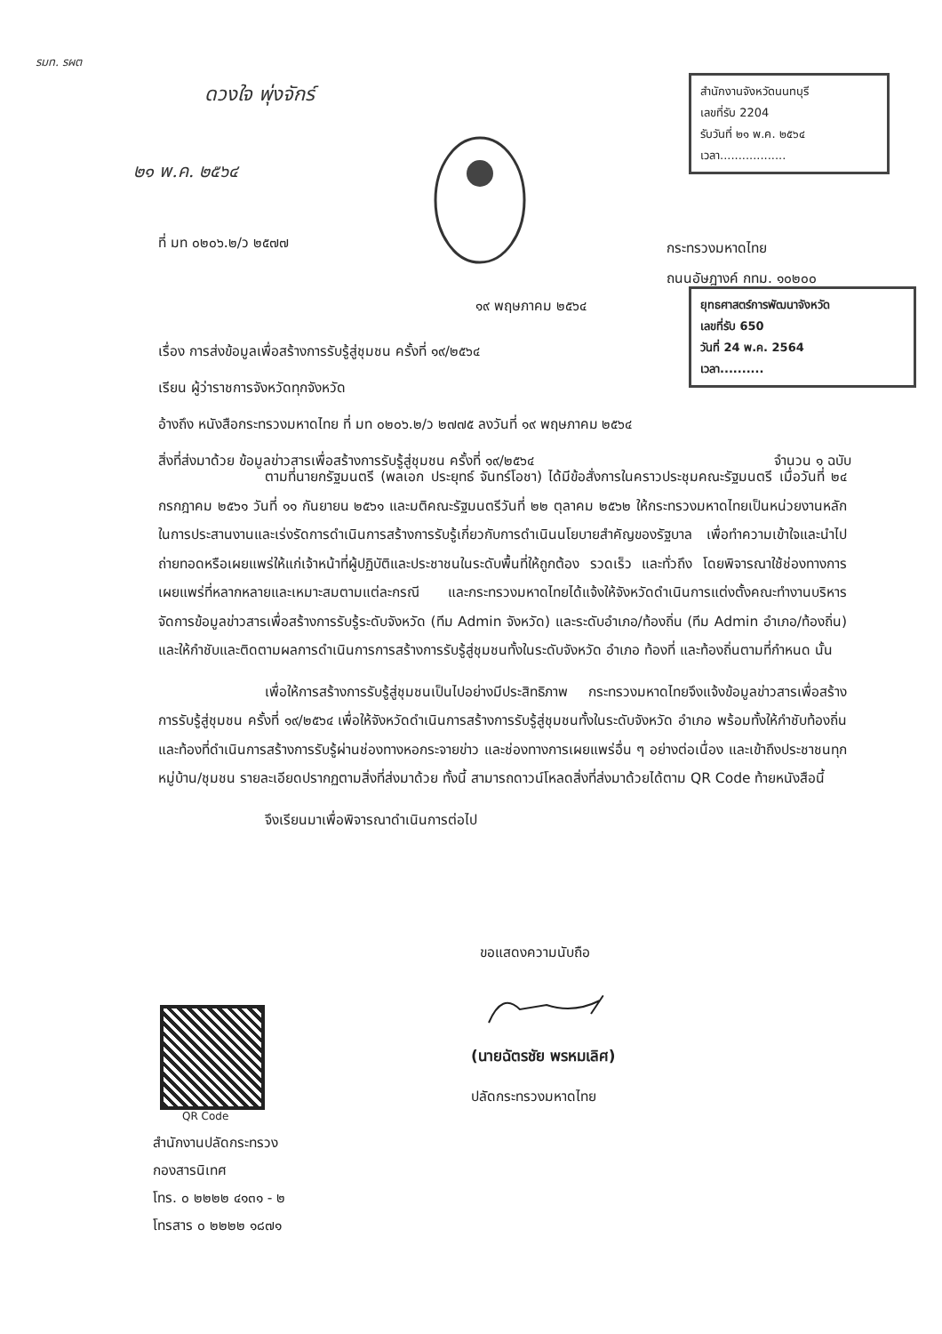รมท. รผต
ดวงใจ พุ่งจักร์
๒๑ พ.ค. ๒๕๖๔
สำนักงานจังหวัดนนทบุรี
เลขที่รับ 2204
รับวันที่ ๒๑ พ.ค. ๒๕๖๔
เวลา..................
ที่ มท ๐๒๐๖.๒/ว ๒๕๗๗
กระทรวงมหาดไทย
ถนนอัษฎางค์ กทม. ๑๐๒๐๐
ยุทธศาสตร์การพัฒนาจังหวัด
เลขที่รับ 650
วันที่ 24 พ.ค. 2564
เวลา..........
๑๙ พฤษภาคม ๒๕๖๔
เรื่อง การส่งข้อมูลเพื่อสร้างการรับรู้สู่ชุมชน ครั้งที่ ๑๙/๒๕๖๔
เรียน ผู้ว่าราชการจังหวัดทุกจังหวัด
อ้างถึง หนังสือกระทรวงมหาดไทย ที่ มท ๐๒๐๖.๒/ว ๒๗๗๕ ลงวันที่ ๑๙ พฤษภาคม ๒๕๖๔
สิ่งที่ส่งมาด้วย ข้อมูลข่าวสารเพื่อสร้างการรับรู้สู่ชุมชน ครั้งที่ ๑๙/๒๕๖๔ จำนวน ๑ ฉบับ
ตามที่นายกรัฐมนตรี (พลเอก ประยุทธ์ จันทร์โอชา) ได้มีข้อสั่งการในคราวประชุมคณะรัฐมนตรี เมื่อวันที่ ๒๔ กรกฎาคม ๒๕๖๑ วันที่ ๑๑ กันยายน ๒๕๖๑ และมติคณะรัฐมนตรีวันที่ ๒๒ ตุลาคม ๒๕๖๒ ให้กระทรวงมหาดไทยเป็นหน่วยงานหลักในการประสานงานและเร่งรัดการดำเนินการสร้างการรับรู้เกี่ยวกับการดำเนินนโยบายสำคัญของรัฐบาล เพื่อทำความเข้าใจและนำไปถ่ายทอดหรือเผยแพร่ให้แก่เจ้าหน้าที่ผู้ปฏิบัติและประชาชนในระดับพื้นที่ให้ถูกต้อง รวดเร็ว และทั่วถึง โดยพิจารณาใช้ช่องทางการเผยแพร่ที่หลากหลายและเหมาะสมตามแต่ละกรณี และกระทรวงมหาดไทยได้แจ้งให้จังหวัดดำเนินการแต่งตั้งคณะทำงานบริหารจัดการข้อมูลข่าวสารเพื่อสร้างการรับรู้ระดับจังหวัด (ทีม Admin จังหวัด) และระดับอำเภอ/ท้องถิ่น (ทีม Admin อำเภอ/ท้องถิ่น) และให้กำชับและติดตามผลการดำเนินการการสร้างการรับรู้สู่ชุมชนทั้งในระดับจังหวัด อำเภอ ท้องที่ และท้องถิ่นตามที่กำหนด นั้น
เพื่อให้การสร้างการรับรู้สู่ชุมชนเป็นไปอย่างมีประสิทธิภาพ กระทรวงมหาดไทยจึงแจ้งข้อมูลข่าวสารเพื่อสร้างการรับรู้สู่ชุมชน ครั้งที่ ๑๙/๒๕๖๔ เพื่อให้จังหวัดดำเนินการสร้างการรับรู้สู่ชุมชนทั้งในระดับจังหวัด อำเภอ พร้อมทั้งให้กำชับท้องถิ่นและท้องที่ดำเนินการสร้างการรับรู้ผ่านช่องทางหอกระจายข่าว และช่องทางการเผยแพร่อื่น ๆ อย่างต่อเนื่อง และเข้าถึงประชาชนทุกหมู่บ้าน/ชุมชน รายละเอียดปรากฏตามสิ่งที่ส่งมาด้วย ทั้งนี้ สามารถดาวน์โหลดสิ่งที่ส่งมาด้วยได้ตาม QR Code ท้ายหนังสือนี้
จึงเรียนมาเพื่อพิจารณาดำเนินการต่อไป
ขอแสดงความนับถือ
(นายฉัตรชัย พรหมเลิศ)
ปลัดกระทรวงมหาดไทย
QR Code
สำนักงานปลัดกระทรวง
กองสารนิเทศ
โทร. ๐ ๒๒๒๒ ๔๑๓๑ - ๒
โทรสาร ๐ ๒๒๒๒ ๑๘๗๑